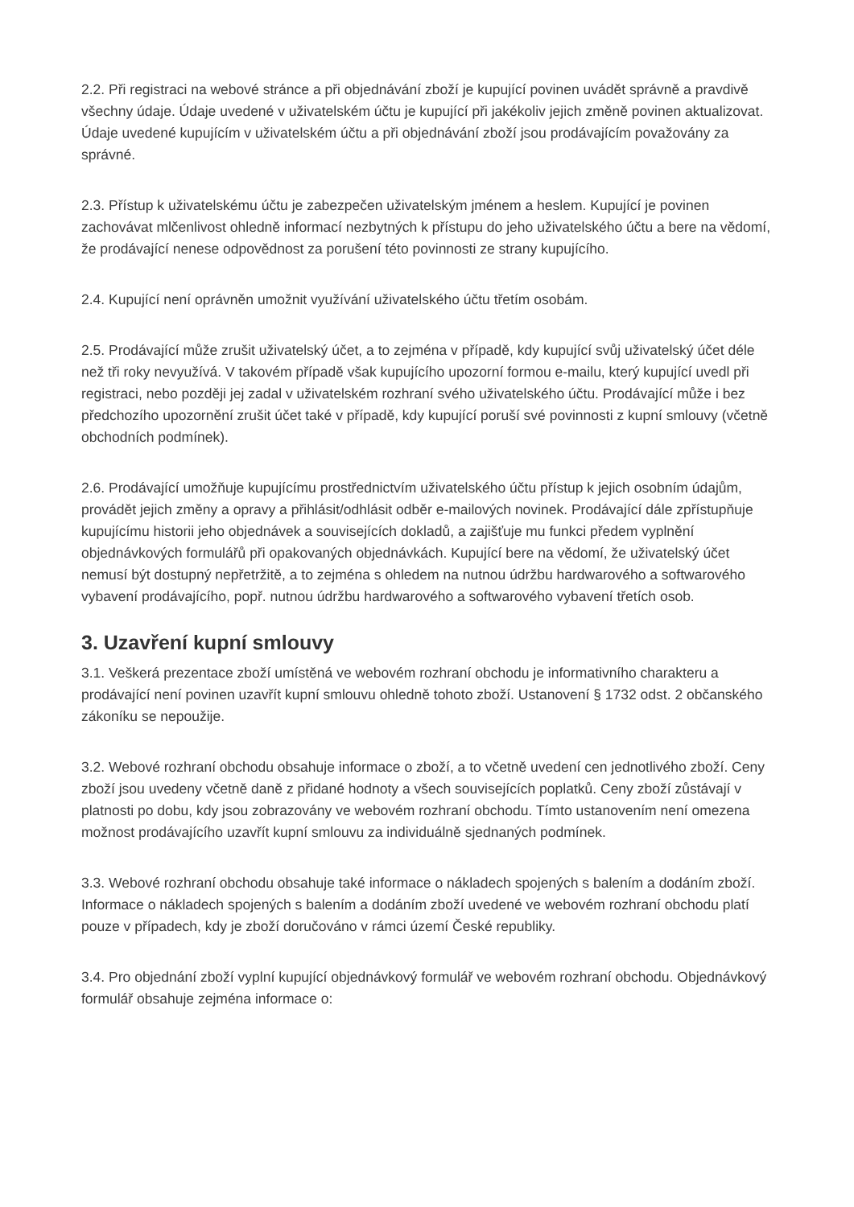2.2. Při registraci na webové stránce a při objednávání zboží je kupující povinen uvádět správně a pravdivě všechny údaje. Údaje uvedené v uživatelském účtu je kupující při jakékoliv jejich změně povinen aktualizovat. Údaje uvedené kupujícím v uživatelském účtu a při objednávání zboží jsou prodávajícím považovány za správné.
2.3. Přístup k uživatelskému účtu je zabezpečen uživatelským jménem a heslem. Kupující je povinen zachovávat mlčenlivost ohledně informací nezbytných k přístupu do jeho uživatelského účtu a bere na vědomí, že prodávající nenese odpovědnost za porušení této povinnosti ze strany kupujícího.
2.4. Kupující není oprávněn umožnit využívání uživatelského účtu třetím osobám.
2.5. Prodávající může zrušit uživatelský účet, a to zejména v případě, kdy kupující svůj uživatelský účet déle než tři roky nevyužívá. V takovém případě však kupujícího upozorní formou e-mailu, který kupující uvedl při registraci, nebo později jej zadal v uživatelském rozhraní svého uživatelského účtu. Prodávající může i bez předchozího upozornění zrušit účet také v případě, kdy kupující poruší své povinnosti z kupní smlouvy (včetně obchodních podmínek).
2.6. Prodávající umožňuje kupujícímu prostřednictvím uživatelského účtu přístup k jejich osobním údajům, provádět jejich změny a opravy a přihlásit/odhlásit odběr e-mailových novinek. Prodávající dále zpřístupňuje kupujícímu historii jeho objednávek a souvisejících dokladů, a zajišťuje mu funkci předem vyplnění objednávkových formulářů při opakovaných objednávkách. Kupující bere na vědomí, že uživatelský účet nemusí být dostupný nepřetržitě, a to zejména s ohledem na nutnou údržbu hardwarového a softwarového vybavení prodávajícího, popř. nutnou údržbu hardwarového a softwarového vybavení třetích osob.
3. Uzavření kupní smlouvy
3.1. Veškerá prezentace zboží umístěná ve webovém rozhraní obchodu je informativního charakteru a prodávající není povinen uzavřít kupní smlouvu ohledně tohoto zboží. Ustanovení § 1732 odst. 2 občanského zákoníku se nepoužije.
3.2. Webové rozhraní obchodu obsahuje informace o zboží, a to včetně uvedení cen jednotlivého zboží. Ceny zboží jsou uvedeny včetně daně z přidané hodnoty a všech souvisejících poplatků. Ceny zboží zůstávají v platnosti po dobu, kdy jsou zobrazovány ve webovém rozhraní obchodu. Tímto ustanovením není omezena možnost prodávajícího uzavřít kupní smlouvu za individuálně sjednaných podmínek.
3.3. Webové rozhraní obchodu obsahuje také informace o nákladech spojených s balením a dodáním zboží. Informace o nákladech spojených s balením a dodáním zboží uvedené ve webovém rozhraní obchodu platí pouze v případech, kdy je zboží doručováno v rámci území České republiky.
3.4. Pro objednání zboží vyplní kupující objednávkový formulář ve webovém rozhraní obchodu. Objednávkový formulář obsahuje zejména informace o: